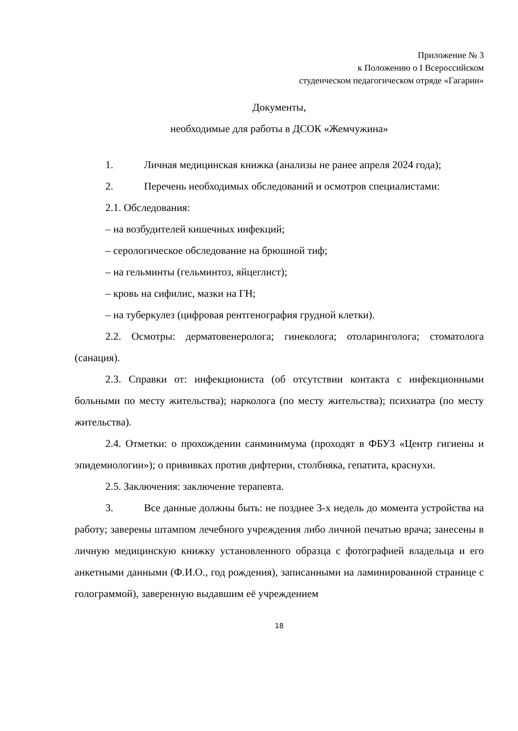Приложение № 3
к Положению о I Всероссийском
студенческом педагогическом отряде «Гагарин»
Документы,
необходимые для работы в ДСОК «Жемчужина»
1. Личная медицинская книжка (анализы не ранее апреля 2024 года);
2. Перечень необходимых обследований и осмотров специалистами:
2.1. Обследования:
– на возбудителей кишечных инфекций;
– серологическое обследование на брюшной тиф;
– на гельминты (гельминтоз, яйцеглист);
– кровь на сифилис, мазки на ГН;
– на туберкулез (цифровая рентгенография грудной клетки).
2.2. Осмотры: дерматовенеролога; гинеколога; отоларинголога; стоматолога (санация).
2.3. Справки от: инфекциониста (об отсутствии контакта с инфекционными больными по месту жительства); нарколога (по месту жительства); психиатра (по месту жительства).
2.4. Отметки: о прохождении санминимума (проходят в ФБУЗ «Центр гигиены и эпидемиологии»); о прививках против дифтерии, столбняка, гепатита, краснухи.
2.5. Заключения: заключение терапевта.
3. Все данные должны быть: не позднее 3-х недель до момента устройства на работу; заверены штампом лечебного учреждения либо личной печатью врача; занесены в личную медицинскую книжку установленного образца с фотографией владельца и его анкетными данными (Ф.И.О., год рождения), записанными на ламинированной странице с голограммой), заверенную выдавшим её учреждением
18